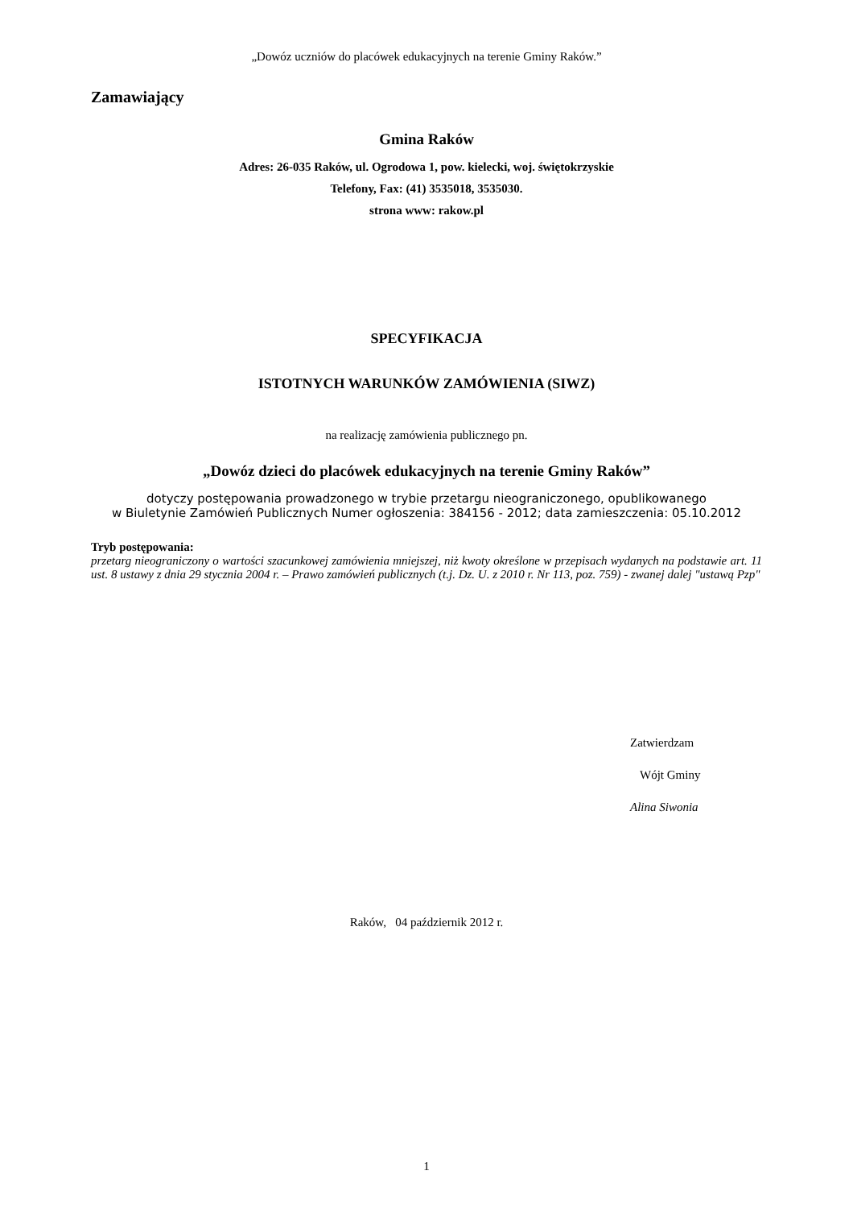„Dowóz uczniów do placówek edukacyjnych na terenie Gminy Raków.”
Zamawiający
Gmina Raków
Adres: 26-035 Raków, ul. Ogrodowa 1, pow. kielecki, woj. świętokrzyskie
Telefony, Fax: (41) 3535018, 3535030.
strona www: rakow.pl
SPECYFIKACJA
ISTOTNYCH WARUNKÓW ZAMÓWIENIA (SIWZ)
na realizację zamówienia publicznego pn.
„Dowóz dzieci do placówek edukacyjnych na terenie Gminy Raków”
dotyczy postępowania prowadzonego w trybie przetargu nieograniczonego, opublikowanego
w Biuletynie Zamówień Publicznych Numer ogłoszenia: 384156 - 2012; data zamieszczenia: 05.10.2012
Tryb postępowania:
przetarg nieograniczony o wartości szacunkowej zamówienia mniejszej, niż kwoty określone w przepisach wydanych na podstawie art. 11 ust. 8 ustawy z dnia 29 stycznia 2004 r. – Prawo zamówień publicznych (t.j. Dz. U. z 2010 r. Nr 113, poz. 759) - zwanej dalej "ustawą Pzp"
Zatwierdzam
Wójt Gminy
Alina Siwonia
Raków, 04 październik 2012 r.
1